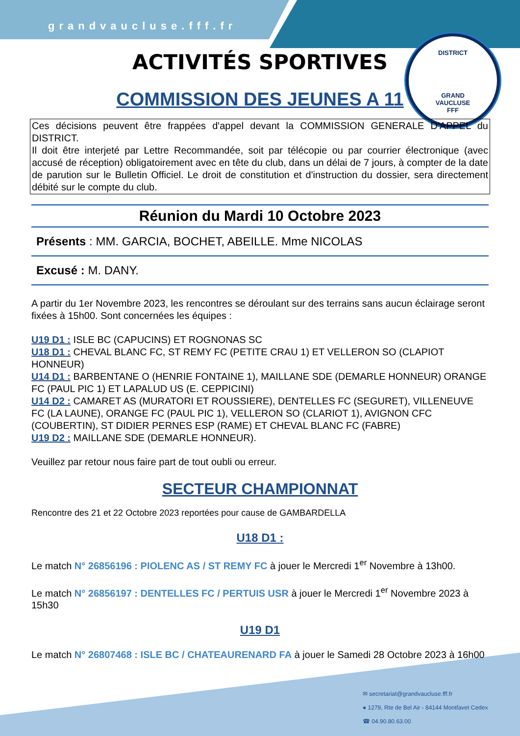DISTRICT
GRAND
VAUCLUSE
FFF
grandvaucluse.fff.fr
ACTIVITÉS SPORTIVES
COMMISSION DES JEUNES A 11
Ces décisions peuvent être frappées d'appel devant la COMMISSION GENERALE D'APPEL du DISTRICT.
Il doit être interjeté par Lettre Recommandée, soit par télécopie ou par courrier électronique (avec accusé de réception) obligatoirement avec en tête du club, dans un délai de 7 jours, à compter de la date de parution sur le Bulletin Officiel. Le droit de constitution et d'instruction du dossier, sera directement débité sur le compte du club.
Réunion du Mardi 10 Octobre 2023
Présents : MM. GARCIA, BOCHET, ABEILLE. Mme NICOLAS
Excusé : M. DANY.
A partir du 1er Novembre 2023, les rencontres se déroulant sur des terrains sans aucun éclairage seront fixées à 15h00. Sont concernées les équipes :
U19 D1 : ISLE BC (CAPUCINS) ET ROGNONAS SC
U18 D1 : CHEVAL BLANC FC, ST REMY FC (PETITE CRAU 1) ET VELLERON SO (CLAPIOT HONNEUR)
U14 D1 : BARBENTANE O (HENRIE FONTAINE 1), MAILLANE SDE (DEMARLE HONNEUR) ORANGE FC (PAUL PIC 1) ET LAPALUD US (E. CEPPICINI)
U14 D2 : CAMARET AS (MURATORI ET ROUSSIERE), DENTELLES FC (SEGURET), VILLENEUVE FC (LA LAUNE), ORANGE FC (PAUL PIC 1), VELLERON SO (CLARIOT 1), AVIGNON CFC (COUBERTIN), ST DIDIER PERNES ESP (RAME) ET CHEVAL BLANC FC (FABRE)
U19 D2 : MAILLANE SDE (DEMARLE HONNEUR).
Veuillez par retour nous faire part de tout oubli ou erreur.
SECTEUR CHAMPIONNAT
Rencontre des 21 et 22 Octobre 2023 reportées pour cause de GAMBARDELLA
U18 D1 :
Le match N° 26856196 : PIOLENC AS / ST REMY FC à jouer le Mercredi 1<sup>er</sup> Novembre à 13h00.
Le match N° 26856197 : DENTELLES FC / PERTUIS USR à jouer le Mercredi 1<sup>er</sup> Novembre 2023 à 15h30
U19 D1
Le match N° 26807468 : ISLE BC / CHATEAURENARD FA à jouer le Samedi 28 Octobre 2023 à 16h00
✉ secretariat@grandvaucluse.fff.fr
● 1279, Rte de Bel Air - 84144 Montfavet Cedex
☎ 04.90.80.63.00